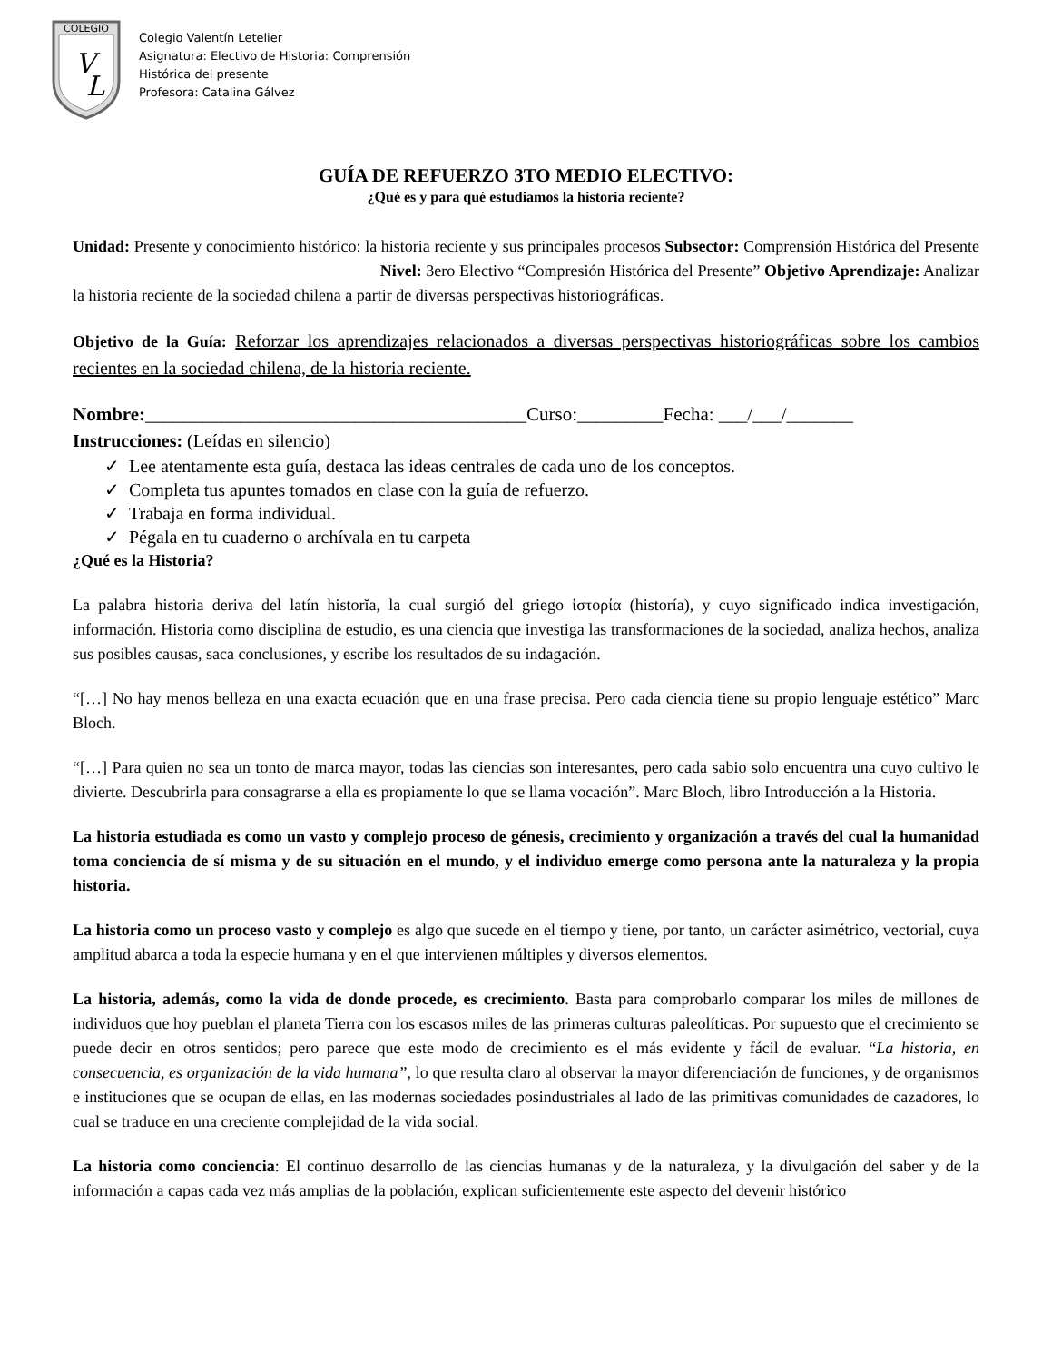COLEGIO
V
L
Colegio Valentín Letelier
Asignatura: Electivo de Historia: Comprensión
Histórica del presente
Profesora: Catalina Gálvez
GUÍA DE REFUERZO 3TO MEDIO ELECTIVO:
¿Qué es y para qué estudiamos la historia reciente?
Unidad: Presente y conocimiento histórico: la historia reciente y sus principales procesos Subsector: Comprensión Histórica del Presente Nivel: 3ero Electivo “Compresión Histórica del Presente” Objetivo Aprendizaje: Analizar la historia reciente de la sociedad chilena a partir de diversas perspectivas historiográficas.
Objetivo de la Guía: Reforzar los aprendizajes relacionados a diversas perspectivas historiográficas sobre los cambios recientes en la sociedad chilena, de la historia reciente.
Nombre:________________________________________Curso:_________Fecha: ___/___/_______
Instrucciones: (Leídas en silencio)
✓ Lee atentamente esta guía, destaca las ideas centrales de cada uno de los conceptos.
✓ Completa tus apuntes tomados en clase con la guía de refuerzo.
✓ Trabaja en forma individual.
✓ Pégala en tu cuaderno o archívala en tu carpeta
¿Qué es la Historia?
La palabra historia deriva del latín historĭa, la cual surgió del griego ἱστορία (historía), y cuyo significado indica investigación, información. Historia como disciplina de estudio, es una ciencia que investiga las transformaciones de la sociedad, analiza hechos, analiza sus posibles causas, saca conclusiones, y escribe los resultados de su indagación.
“[…] No hay menos belleza en una exacta ecuación que en una frase precisa. Pero cada ciencia tiene su propio lenguaje estético” Marc Bloch.
“[…] Para quien no sea un tonto de marca mayor, todas las ciencias son interesantes, pero cada sabio solo encuentra una cuyo cultivo le divierte. Descubrirla para consagrarse a ella es propiamente lo que se llama vocación”. Marc Bloch, libro Introducción a la Historia.
La historia estudiada es como un vasto y complejo proceso de génesis, crecimiento y organización a través del cual la humanidad toma conciencia de sí misma y de su situación en el mundo, y el individuo emerge como persona ante la naturaleza y la propia historia.
La historia como un proceso vasto y complejo es algo que sucede en el tiempo y tiene, por tanto, un carácter asimétrico, vectorial, cuya amplitud abarca a toda la especie humana y en el que intervienen múltiples y diversos elementos.
La historia, además, como la vida de donde procede, es crecimiento. Basta para comprobarlo comparar los miles de millones de individuos que hoy pueblan el planeta Tierra con los escasos miles de las primeras culturas paleolíticas. Por supuesto que el crecimiento se puede decir en otros sentidos; pero parece que este modo de crecimiento es el más evidente y fácil de evaluar. “La historia, en consecuencia, es organización de la vida humana”, lo que resulta claro al observar la mayor diferenciación de funciones, y de organismos e instituciones que se ocupan de ellas, en las modernas sociedades posindustriales al lado de las primitivas comunidades de cazadores, lo cual se traduce en una creciente complejidad de la vida social.
La historia como conciencia: El continuo desarrollo de las ciencias humanas y de la naturaleza, y la divulgación del saber y de la información a capas cada vez más amplias de la población, explican suficientemente este aspecto del devenir histórico